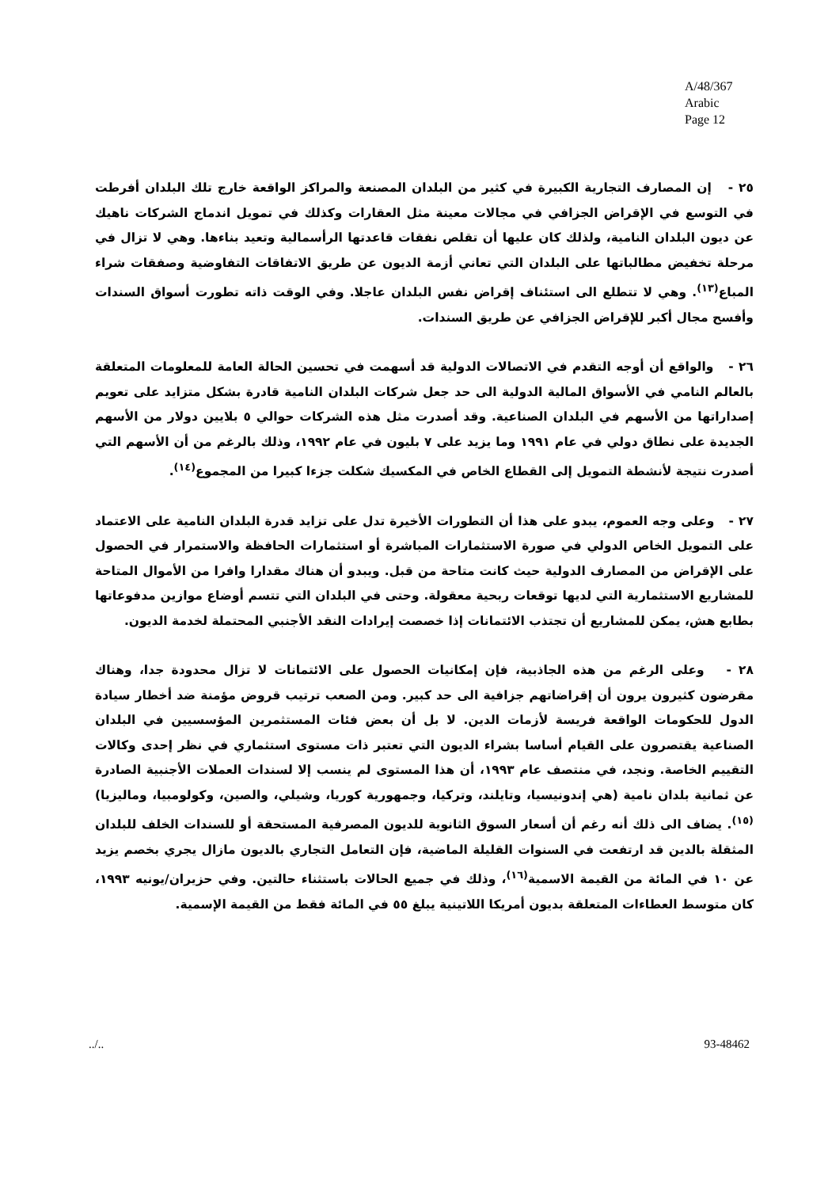A/48/367
Arabic
Page 12
٢٥ - إن المصارف التجارية الكبيرة في كثير من البلدان المصنعة والمراكز الواقعة خارج تلك البلدان أفرطت في التوسع في الإقراض الجزافي في مجالات معينة مثل العقارات وكذلك في تمويل اندماج الشركات ناهيك عن ديون البلدان النامية، ولذلك كان عليها أن تقلص نفقات قاعدتها الرأسمالية وتعيد بناءها. وهي لا تزال في مرحلة تخفيض مطالباتها على البلدان التي تعاني أزمة الديون عن طريق الاتفاقات التفاوضية وصفقات شراء المباع<sup>(١٣)</sup>. وهي لا تتطلع الى استئناف إقراض نفس البلدان عاجلا. وفي الوقت ذاته تطورت أسواق السندات وأفسح مجال أكبر للإقراض الجزافي عن طريق السندات.
٢٦ - والواقع أن أوجه التقدم في الاتصالات الدولية قد أسهمت في تحسين الحالة العامة للمعلومات المتعلقة بالعالم النامي في الأسواق المالية الدولية الى حد جعل شركات البلدان النامية قادرة بشكل متزايد على تعويم إصداراتها من الأسهم في البلدان الصناعية. وقد أصدرت مثل هذه الشركات حوالي ٥ بلايين دولار من الأسهم الجديدة على نطاق دولي في عام ١٩٩١ وما يزيد على ٧ بليون في عام ١٩٩٢، وذلك بالرغم من أن الأسهم التي أصدرت نتيجة لأنشطة التمويل إلى القطاع الخاص في المكسيك شكلت جزءا كبيرا من المجموع<sup>(١٤)</sup>.
٢٧ - وعلى وجه العموم، يبدو على هذا أن التطورات الأخيرة تدل على تزايد قدرة البلدان النامية على الاعتماد على التمويل الخاص الدولي في صورة الاستثمارات المباشرة أو استثمارات الحافظة والاستمرار في الحصول على الإقراض من المصارف الدولية حيث كانت متاحة من قبل. ويبدو أن هناك مقدارا وافرا من الأموال المتاحة للمشاريع الاستثمارية التي لديها توقعات ربحية معقولة. وحتى في البلدان التي تتسم أوضاع موازين مدفوعاتها بطابع هش، يمكن للمشاريع أن تجتذب الائتمانات إذا خصصت إيرادات النقد الأجنبي المحتملة لخدمة الديون.
٢٨ - وعلى الرغم من هذه الجاذبية، فإن إمكانيات الحصول على الائتمانات لا تزال محدودة جدا، وهناك مقرضون كثيرون يرون أن إقراضاتهم جزافية الى حد كبير. ومن الصعب ترتيب قروض مؤمنة ضد أخطار سيادة الدول للحكومات الواقعة فريسة لأزمات الدين. لا بل أن بعض فئات المستثمرين المؤسسيين في البلدان الصناعية يقتصرون على القيام أساسا بشراء الديون التي تعتبر ذات مستوى استثماري في نظر إحدى وكالات التقييم الخاصة. ونجد، في منتصف عام ١٩٩٣، أن هذا المستوى لم ينسب إلا لسندات العملات الأجنبية الصادرة عن ثمانية بلدان نامية (هي إندونيسيا، وتايلند، وتركيا، وجمهورية كوريا، وشيلي، والصين، وكولومبيا، وماليزيا)<sup>(١٥)</sup>. يضاف الى ذلك أنه رغم أن أسعار السوق الثانوية للديون المصرفية المستحقة أو للسندات الخلف للبلدان المثقلة بالدين قد ارتفعت في السنوات القليلة الماضية، فإن التعامل التجاري بالديون مازال يجري بخصم يزيد عن ١٠ في المائة من القيمة الاسمية<sup>(١٦)</sup>، وذلك في جميع الحالات باستثناء حالتين. وفي حزيران/يونيه ١٩٩٣، كان متوسط العطاءات المتعلقة بديون أمريكا اللاتينية يبلغ ٥٥ في المائة فقط من القيمة الإسمية.
../.. 93-48462